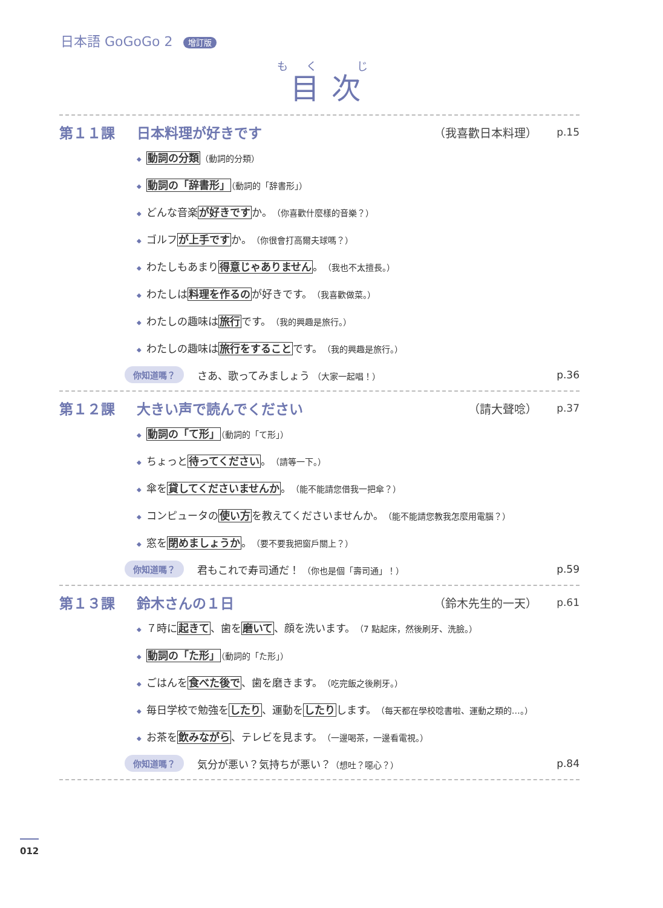日本語 GoGoGo 2 增訂版
もく じ
目次
第１１課 日本料理が好きです （我喜歡日本料理） p.15
◆ 動詞の分類（動詞的分類）
◆ 動詞の「辞書形」（動詞的「辞書形」）
◆ どんな音楽が好きですか。（你喜歡什麼樣的音樂？）
◆ ゴルフが上手ですか。（你很會打高爾夫球嗎？）
◆ わたしもあまり得意じゃありません。（我也不太擅長。）
◆ わたしは料理を作るのが好きです。（我喜歡做菜。）
◆ わたしの趣味は旅行です。（我的興趣是旅行。）
◆ わたしの趣味は旅行をすることです。（我的興趣是旅行。）
你知道嗎？ さあ、歌ってみましょう （大家一起唱！） p.36
第１２課 大きい声で読んでください （請大聲唸） p.37
◆ 動詞の「て形」（動詞的「て形」）
◆ ちょっと待ってください。（請等一下。）
◆ 傘を貸してくださいませんか。（能不能請您借我一把傘？）
◆ コンピュータの使い方を教えてくださいませんか。（能不能請您教我怎麼用電腦？）
◆ 窓を閉めましょうか。（要不要我把窗戶關上？）
你知道嗎？ 君もこれで寿司通だ！ （你也是個「壽司通」！） p.59
第１３課 鈴木さんの１日 （鈴木先生的一天） p.61
◆ ７時に起きて、歯を磨いて、顔を洗います。（7 點起床，然後刷牙、洗臉。）
◆ 動詞の「た形」（動詞的「た形」）
◆ ごはんを食べた後で、歯を磨きます。（吃完飯之後刷牙。）
◆ 毎日学校で勉強をしたり、運動をしたりします。（每天都在學校唸書啦、運動之類的…。）
◆ お茶を飲みながら、テレビを見ます。（一邊喝茶，一邊看電視。）
你知道嗎？ 気分が悪い？気持ちが悪い？（想吐？噁心？） p.84
012